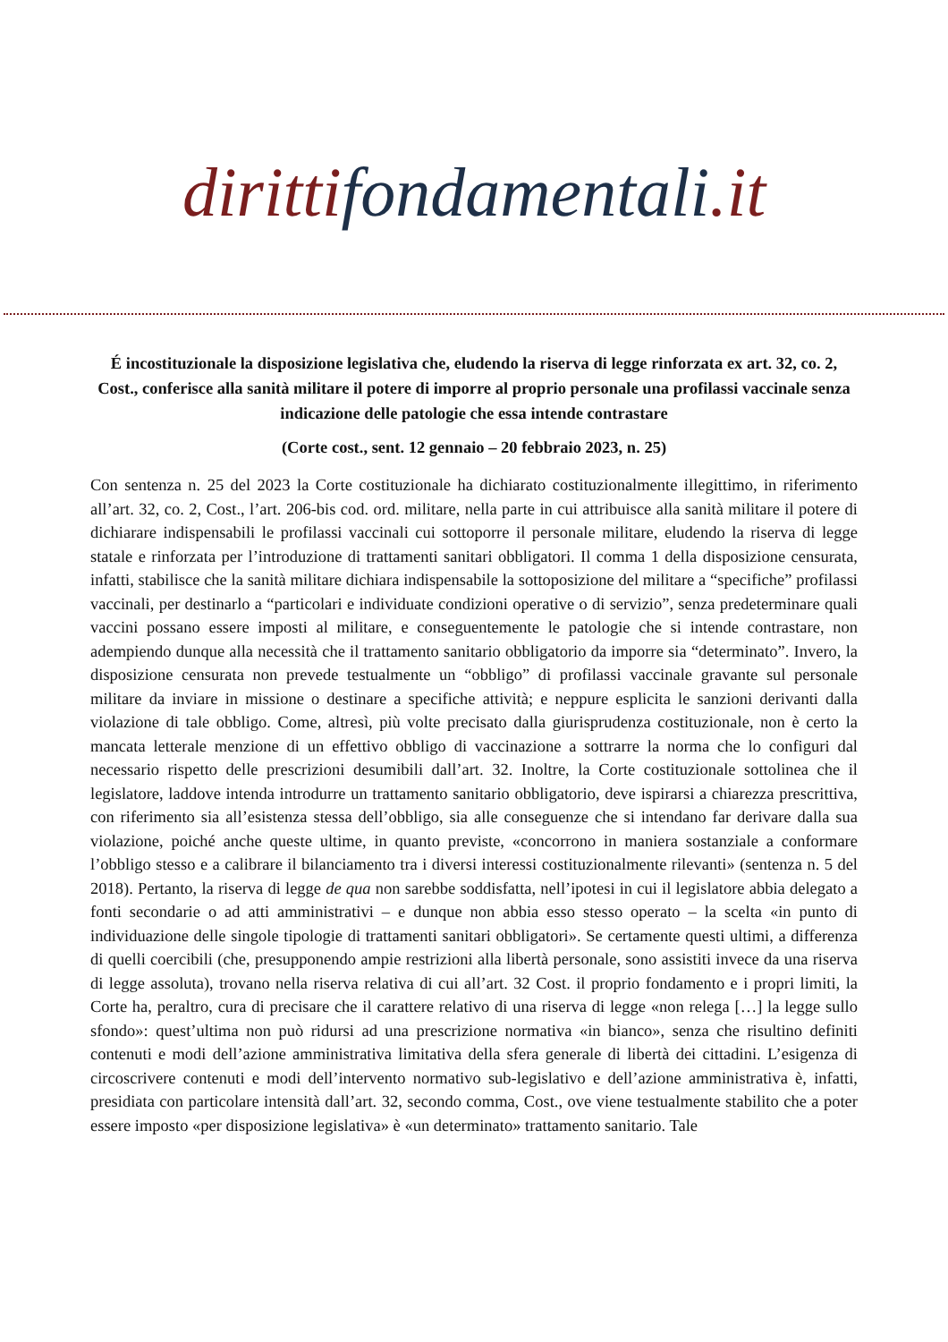diritti fondamentali.it
É incostituzionale la disposizione legislativa che, eludendo la riserva di legge rinforzata ex art. 32, co. 2, Cost., conferisce alla sanità militare il potere di imporre al proprio personale una profilassi vaccinale senza indicazione delle patologie che essa intende contrastare
(Corte cost., sent. 12 gennaio – 20 febbraio 2023, n. 25)
Con sentenza n. 25 del 2023 la Corte costituzionale ha dichiarato costituzionalmente illegittimo, in riferimento all’art. 32, co. 2, Cost., l’art. 206-bis cod. ord. militare, nella parte in cui attribuisce alla sanità militare il potere di dichiarare indispensabili le profilassi vaccinali cui sottoporre il personale militare, eludendo la riserva di legge statale e rinforzata per l’introduzione di trattamenti sanitari obbligatori. Il comma 1 della disposizione censurata, infatti, stabilisce che la sanità militare dichiara indispensabile la sottoposizione del militare a “specifiche” profilassi vaccinali, per destinarlo a “particolari e individuate condizioni operative o di servizio”, senza predeterminare quali vaccini possano essere imposti al militare, e conseguentemente le patologie che si intende contrastare, non adempiendo dunque alla necessità che il trattamento sanitario obbligatorio da imporre sia “determinato”. Invero, la disposizione censurata non prevede testualmente un “obbligo” di profilassi vaccinale gravante sul personale militare da inviare in missione o destinare a specifiche attività; e neppure esplicita le sanzioni derivanti dalla violazione di tale obbligo. Come, altresì, più volte precisato dalla giurisprudenza costituzionale, non è certo la mancata letterale menzione di un effettivo obbligo di vaccinazione a sottrarre la norma che lo configuri dal necessario rispetto delle prescrizioni desumibili dall’art. 32. Inoltre, la Corte costituzionale sottolinea che il legislatore, laddove intenda introdurre un trattamento sanitario obbligatorio, deve ispirarsi a chiarezza prescrittiva, con riferimento sia all’esistenza stessa dell’obbligo, sia alle conseguenze che si intendano far derivare dalla sua violazione, poiché anche queste ultime, in quanto previste, «concorrono in maniera sostanziale a conformare l’obbligo stesso e a calibrare il bilanciamento tra i diversi interessi costituzionalmente rilevanti» (sentenza n. 5 del 2018). Pertanto, la riserva di legge de qua non sarebbe soddisfatta, nell’ipotesi in cui il legislatore abbia delegato a fonti secondarie o ad atti amministrativi – e dunque non abbia esso stesso operato – la scelta «in punto di individuazione delle singole tipologie di trattamenti sanitari obbligatori». Se certamente questi ultimi, a differenza di quelli coercibili (che, presupponendo ampie restrizioni alla libertà personale, sono assistiti invece da una riserva di legge assoluta), trovano nella riserva relativa di cui all’art. 32 Cost. il proprio fondamento e i propri limiti, la Corte ha, peraltro, cura di precisare che il carattere relativo di una riserva di legge «non relega […] la legge sullo sfondo»: quest’ultima non può ridursi ad una prescrizione normativa «in bianco», senza che risultino definiti contenuti e modi dell’azione amministrativa limitativa della sfera generale di libertà dei cittadini. L’esigenza di circoscrivere contenuti e modi dell’intervento normativo sub-legislativo e dell’azione amministrativa è, infatti, presidiata con particolare intensità dall’art. 32, secondo comma, Cost., ove viene testualmente stabilito che a poter essere imposto «per disposizione legislativa» è «un determinato» trattamento sanitario. Tale